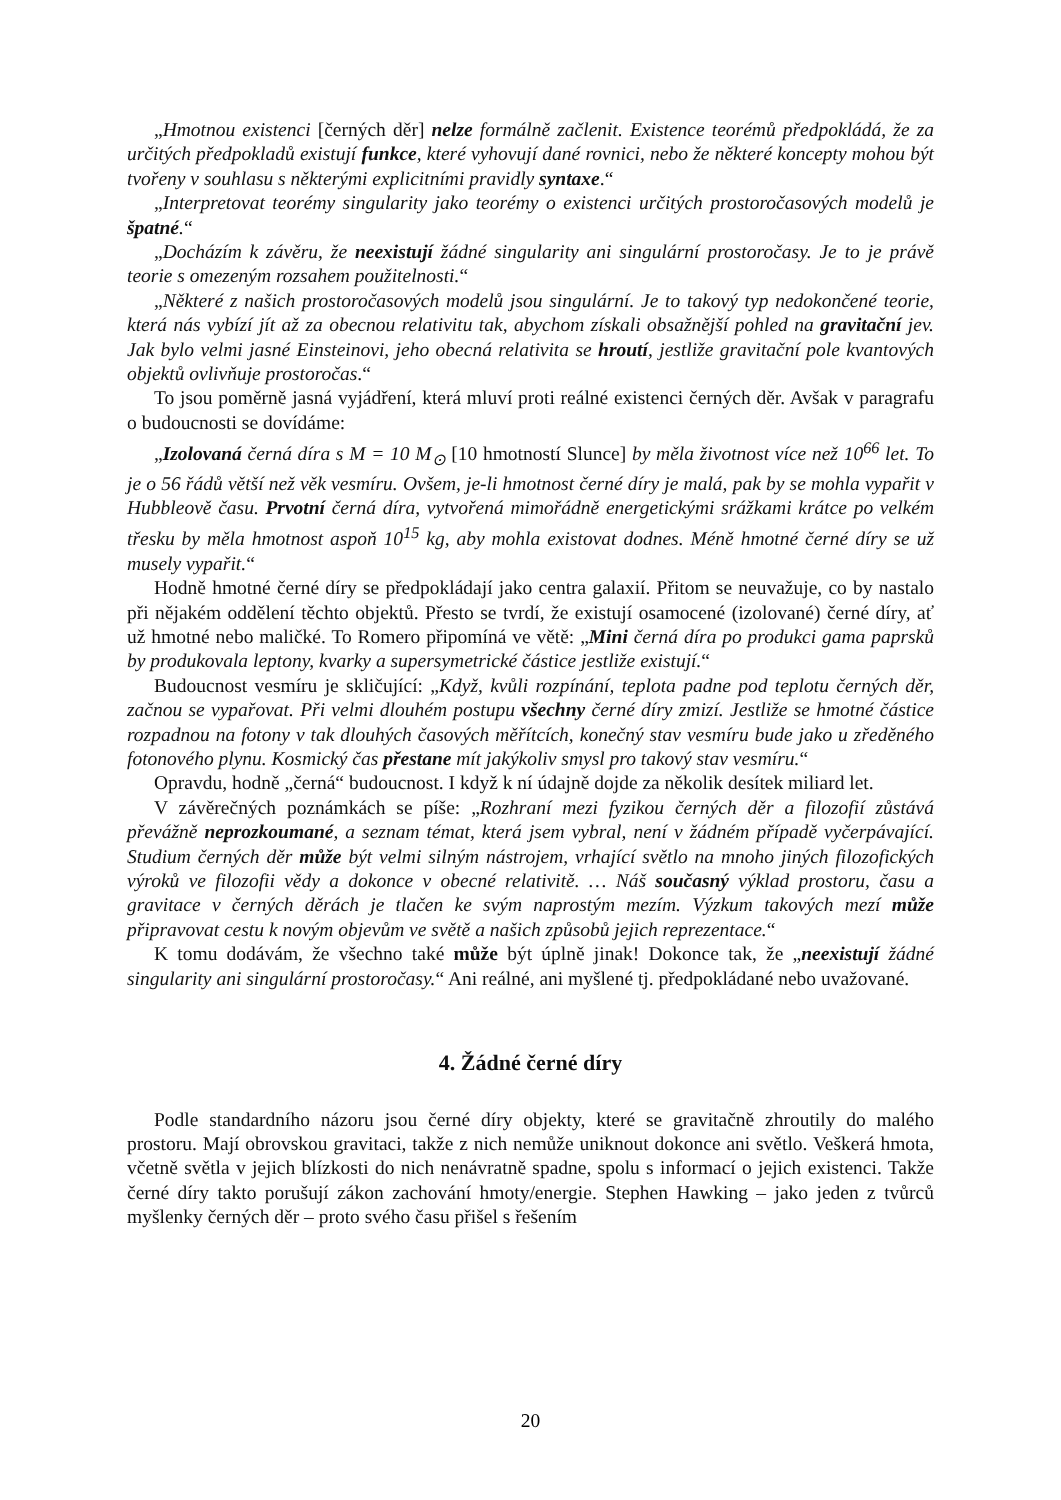„Hmotnou existenci [černých děr] nelze formálně začlenit. Existence teorémů předpokládá, že za určitých předpokladů existují funkce, které vyhovují dané rovnici, nebo že některé koncepty mohou být tvořeny v souhlasu s některými explicitními pravidly syntaxe.“
„Interpretovat teorémy singularity jako teorémy o existenci určitých prostoročasových modelů je špatné.“
„Docházím k závěru, že neexistují žádné singularity ani singulární prostoročasy. Je to je právě teorie s omezeným rozsahem použitelnosti.“
„Některé z našich prostoročasových modelů jsou singulární. Je to takový typ nedokončené teorie, která nás vybízí jít až za obecnou relativitu tak, abychom získali obsažnější pohled na gravitační jev. Jak bylo velmi jasné Einsteinovi, jeho obecná relativita se hroutí, jestliže gravitační pole kvantových objektů ovlivňuje prostoročas.“
To jsou poměrně jasná vyjádření, která mluví proti reálné existenci černých děr. Avšak v paragrafu o budoucnosti se dovídáme:
„Izolovaná černá díra s M = 10 M<sub>⊙</sub> [10 hmotností Slunce] by měla životnost více než 10<sup>66</sup> let. To je o 56 řádů větší než věk vesmíru. Ovšem, je-li hmotnost černé díry je malá, pak by se mohla vypařit v Hubbleově času. Prvotní černá díra, vytvořená mimořádně energetickými srážkami krátce po velkém třesku by měla hmotnost aspoň 10<sup>15</sup> kg, aby mohla existovat dodnes. Méně hmotné černé díry se už musely vypařit.“
Hodně hmotné černé díry se předpokládají jako centra galaxií. Přitom se neuvažuje, co by nastalo při nějakém oddělení těchto objektů. Přesto se tvrdí, že existují osamocené (izolované) černé díry, ať už hmotné nebo maličké. To Romero připomíná ve větě: „Mini černá díra po produkci gama paprsků by produkovala leptony, kvarky a supersymetrické částice jestliže existují.“
Budoucnost vesmíru je skličující: „Když, kvůli rozpínání, teplota padne pod teplotu černých děr, začnou se vypařovat. Při velmi dlouhém postupu všechny černé díry zmizí. Jestliže se hmotné částice rozpadnou na fotony v tak dlouhých časových měřítcích, konečný stav vesmíru bude jako u zředěného fotonového plynu. Kosmický čas přestane mít jakýkoliv smysl pro takový stav vesmíru.“
Opravdu, hodně „černá“ budoucnost. I když k ní údajně dojde za několik desítek miliard let.
V závěrečných poznámkách se píše: „Rozhraní mezi fyzikou černých děr a filozofií zůstává převážně neprozkoumané, a seznam témat, která jsem vybral, není v žádném případě vyčerpávající. Studium černých děr může být velmi silným nástrojem, vrhající světlo na mnoho jiných filozofických výroků ve filozofii vědy a dokonce v obecné relativitě. … Náš současný výklad prostoru, času a gravitace v černých děrách je tlačen ke svým naprostým mezím. Výzkum takových mezí může připravovat cestu k novým objevům ve světě a našich způsobů jejich reprezentace.“
K tomu dodávám, že všechno také může být úplně jinak! Dokonce tak, že „neexistují žádné singularity ani singulární prostoročasy.“ Ani reálné, ani myšlené tj. předpokládané nebo uvažované.
4. Žádné černé díry
Podle standardního názoru jsou černé díry objekty, které se gravitačně zhroutily do malého prostoru. Mají obrovskou gravitaci, takže z nich nemůže uniknout dokonce ani světlo. Veškerá hmota, včetně světla v jejich blízkosti do nich nenávratně spadne, spolu s informací o jejich existenci. Takže černé díry takto porušují zákon zachování hmoty/energie. Stephen Hawking – jako jeden z tvůrců myšlenky černých děr – proto svého času přišel s řešením
20